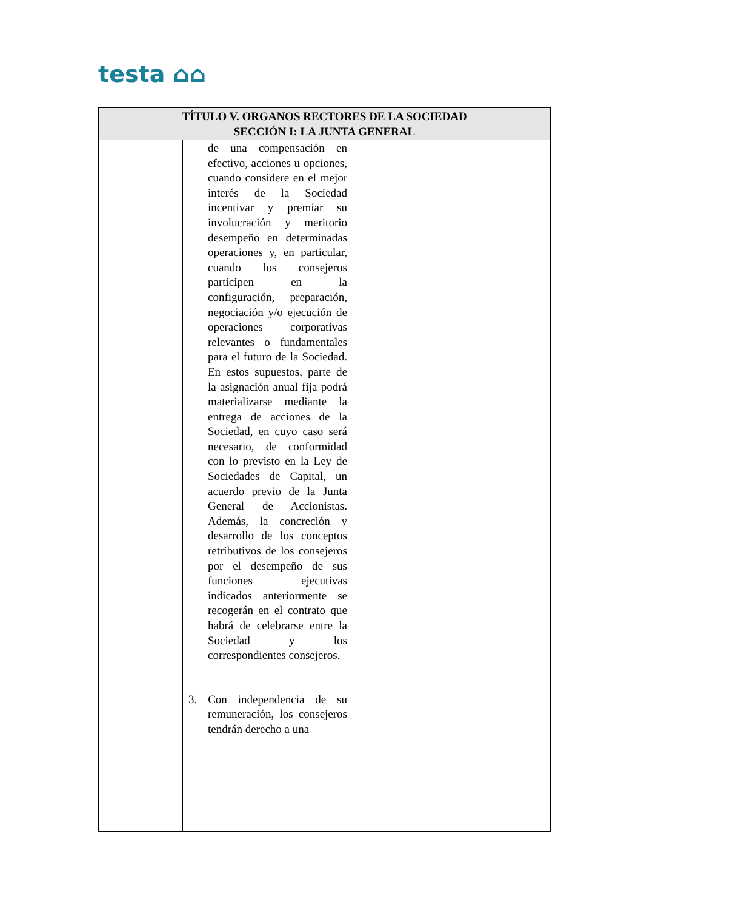testa ⌂⌂
| TÍTULO V. ORGANOS RECTORES DE LA SOCIEDAD SECCIÓN I: LA JUNTA GENERAL | | |
| --- | --- | --- |
| | de una compensación en efectivo, acciones u opciones, cuando considere en el mejor interés de la Sociedad incentivar y premiar su involucración y meritorio desempeño en determinadas operaciones y, en particular, cuando los consejeros participen en la configuración, preparación, negociación y/o ejecución de operaciones corporativas relevantes o fundamentales para el futuro de la Sociedad. En estos supuestos, parte de la asignación anual fija podrá materializarse mediante la entrega de acciones de la Sociedad, en cuyo caso será necesario, de conformidad con lo previsto en la Ley de Sociedades de Capital, un acuerdo previo de la Junta General de Accionistas. Además, la concreción y desarrollo de los conceptos retributivos de los consejeros por el desempeño de sus funciones ejecutivas indicados anteriormente se recogerán en el contrato que habrá de celebrarse entre la Sociedad y los correspondientes consejeros. 3. Con independencia de su remuneración, los consejeros tendrán derecho a una | |